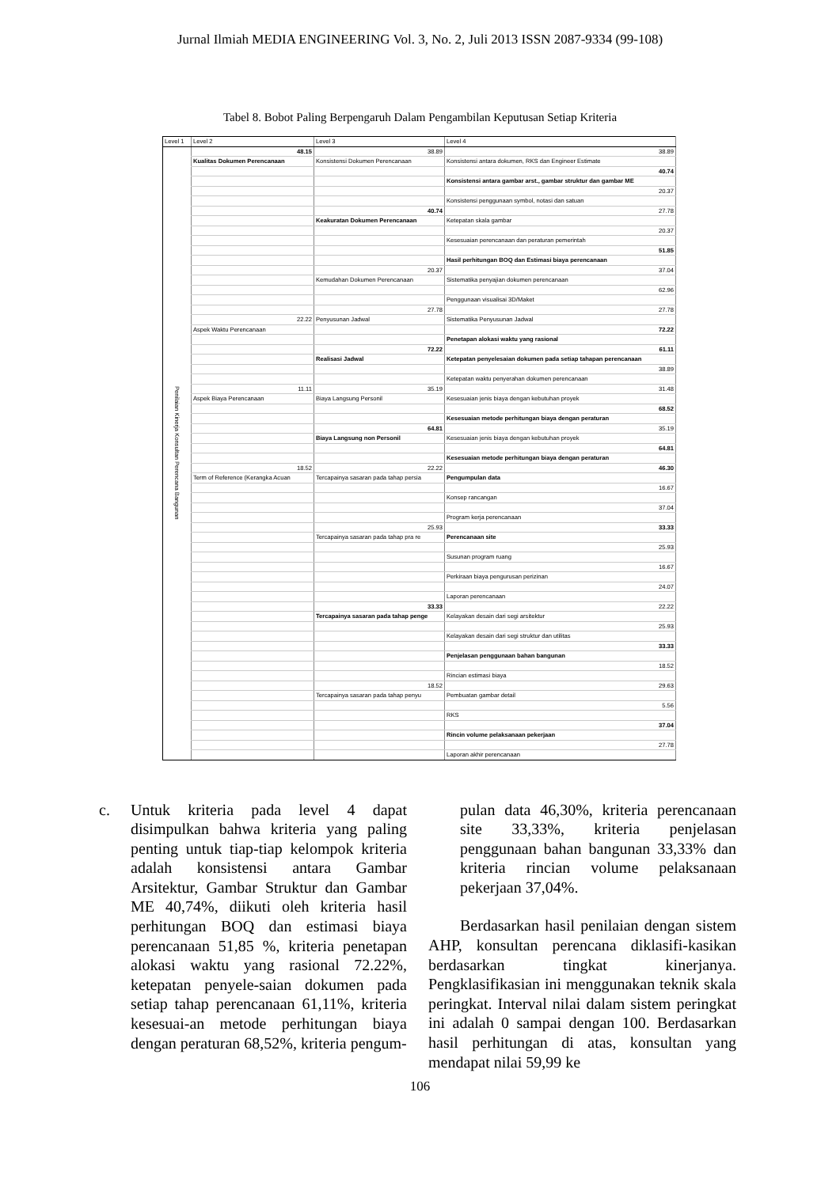Jurnal Ilmiah MEDIA ENGINEERING Vol. 3, No. 2, Juli 2013 ISSN 2087-9334 (99-108)
Tabel 8. Bobot Paling Berpengaruh Dalam Pengambilan Keputusan Setiap Kriteria
| Level 1 | Level 2 | Level 3 | Level 4 |
| Penilaian Kinerja Konsultan Perencana Bangunan | 48.15 | 38.89 | 38.89 |
| | Kualitas Dokumen Perencanaan | Konsistensi Dokumen Perencanaan | Konsistensi antara dokumen, RKS dan Engineer Estimate |
| | | | 40.74 |
| | | | Konsistensi antara gambar arst., gambar struktur dan gambar ME |
| | | | 20.37 |
| | | | Konsistensi penggunaan symbol, notasi dan satuan |
| | | 40.74 | 27.78 |
| | | Keakuratan Dokumen Perencanaan | Ketepatan skala gambar |
| | | | 20.37 |
| | | | Kesesuaian perencanaan dan peraturan pemerintah |
| | | | 51.85 |
| | | | Hasil perhitungan BOQ dan Estimasi biaya perencanaan |
| | | 20.37 | 37.04 |
| | | Kemudahan Dokumen Perencanaan | Sistematika penyajian dokumen perencanaan |
| | | | 62.96 |
| | | | Penggunaan visualisai 3D/Maket |
| | | 27.78 | 27.78 |
| | 22.22 | Penyusunan Jadwal | Sistematika Penyusunan Jadwal |
| | Aspek Waktu Perencanaan | | 72.22 |
| | | | Penetapan alokasi waktu yang rasional |
| | | 72.22 | 61.11 |
| | | Realisasi Jadwal | Ketepatan penyelesaian dokumen pada setiap tahapan perencanaan |
| | | | 38.89 |
| | | | Ketepatan waktu penyerahan dokumen perencanaan |
| | 11.11 | 35.19 | 31.48 |
| | Aspek Biaya Perencanaan | Biaya Langsung Personil | Kesesuaian jenis biaya dengan kebutuhan proyek |
| | | | 68.52 |
| | | | Kesesuaian metode perhitungan biaya dengan peraturan |
| | | 64.81 | 35.19 |
| | | Biaya Langsung non Personil | Kesesuaian jenis biaya dengan kebutuhan proyek |
| | | | 64.81 |
| | | | Kesesuaian metode perhitungan biaya dengan peraturan |
| | 18.52 | 22.22 | 46.30 |
| | Term of Reference (Kerangka Acuan | Tercapainya sasaran pada tahap persia | Pengumpulan data |
| | | | 16.67 |
| | | | Konsep rancangan |
| | | | 37.04 |
| | | | Program kerja perencanaan |
| | | 25.93 | 33.33 |
| | | Tercapainya sasaran pada tahap pra re | Perencanaan site |
| | | | 25.93 |
| | | | Susunan program ruang |
| | | | 16.67 |
| | | | Perkiraan biaya pengurusan perizinan |
| | | | 24.07 |
| | | | Laporan perencanaan |
| | | 33.33 | 22.22 |
| | | Tercapainya sasaran pada tahap penge | Kelayakan desain dari segi arsitektur |
| | | | 25.93 |
| | | | Kelayakan desain dari segi struktur dan utilitas |
| | | | 33.33 |
| | | | Penjelasan penggunaan bahan bangunan |
| | | | 18.52 |
| | | | Rincian estimasi biaya |
| | | 18.52 | 29.63 |
| | | Tercapainya sasaran pada tahap penyu | Pembuatan gambar detail |
| | | | 5.56 |
| | | | RKS |
| | | | 37.04 |
| | | | Rincin volume pelaksanaan pekerjaan |
| | | | 27.78 |
| | | | Laporan akhir perencanaan |
c. Untuk kriteria pada level 4 dapat disimpulkan bahwa kriteria yang paling penting untuk tiap-tiap kelompok kriteria adalah konsistensi antara Gambar Arsitektur, Gambar Struktur dan Gambar ME 40,74%, diikuti oleh kriteria hasil perhitungan BOQ dan estimasi biaya perencanaan 51,85 %, kriteria penetapan alokasi waktu yang rasional 72.22%, ketepatan penyele-saian dokumen pada setiap tahap perencanaan 61,11%, kriteria kesesuai-an metode perhitungan biaya dengan peraturan 68,52%, kriteria pengum-
pulan data 46,30%, kriteria perencanaan site 33,33%, kriteria penjelasan penggunaan bahan bangunan 33,33% dan kriteria rincian volume pelaksanaan pekerjaan 37,04%.
Berdasarkan hasil penilaian dengan sistem AHP, konsultan perencana diklasifi-kasikan berdasarkan tingkat kinerjanya. Pengklasifikasian ini menggunakan teknik skala peringkat. Interval nilai dalam sistem peringkat ini adalah 0 sampai dengan 100. Berdasarkan hasil perhitungan di atas, konsultan yang mendapat nilai 59,99 ke
106